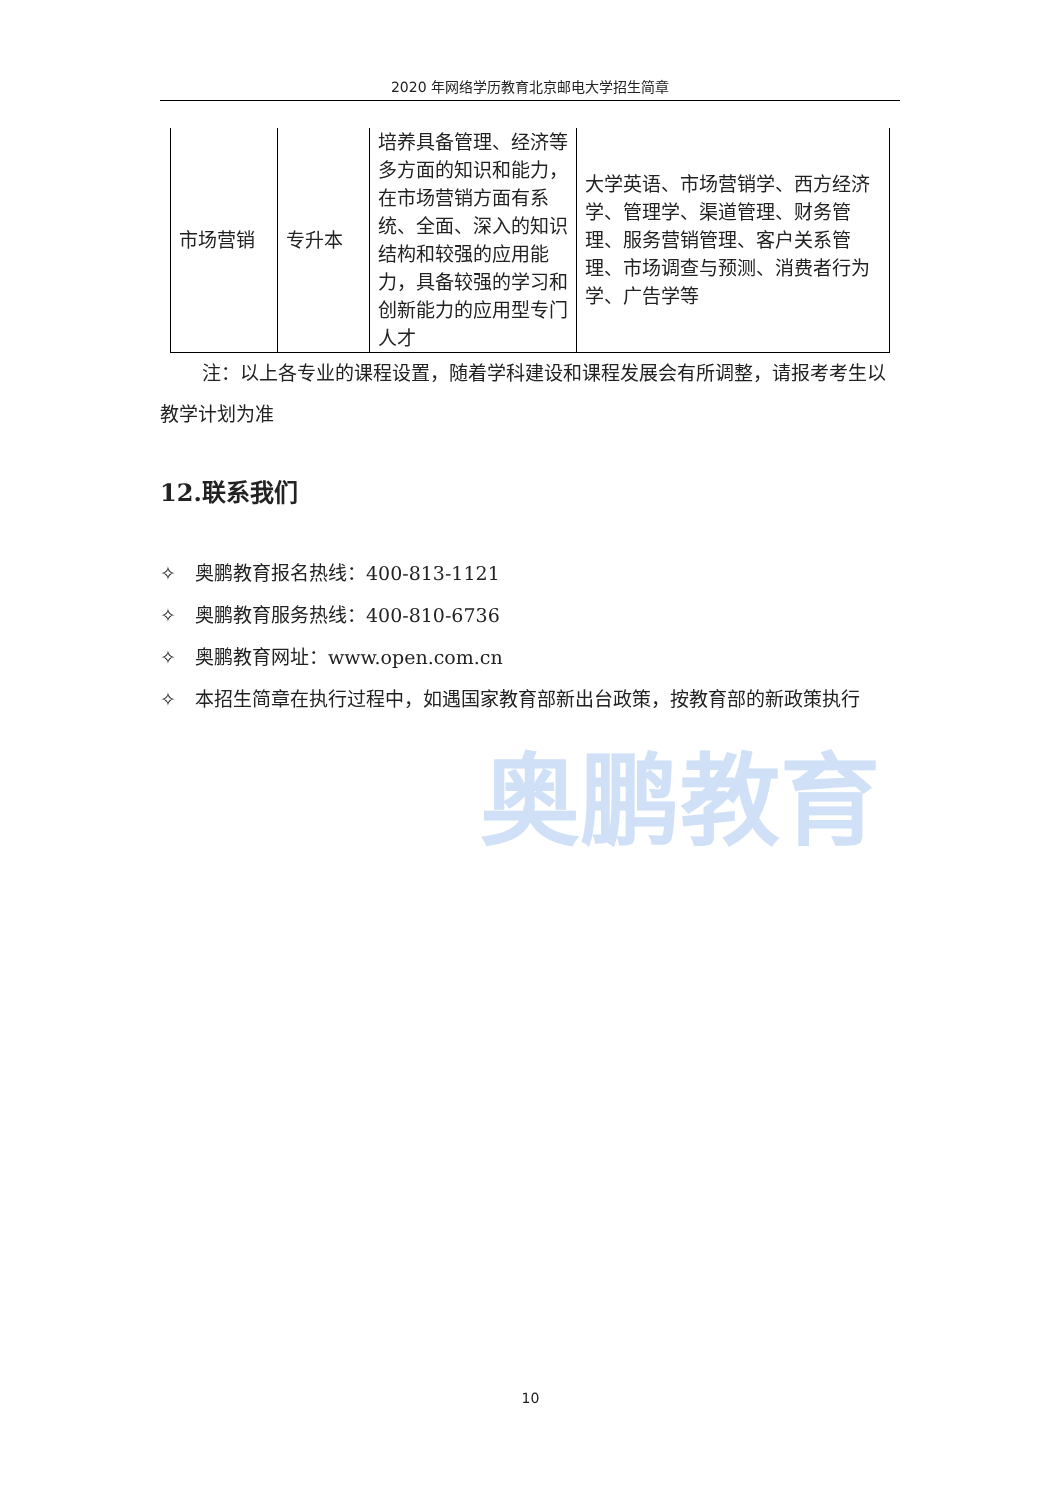2020 年网络学历教育北京邮电大学招生简章
奥鹏教育
| 市场营销 | 专升本 | 培养具备管理、经济等多方面的知识和能力，在市场营销方面有系统、全面、深入的知识结构和较强的应用能力，具备较强的学习和创新能力的应用型专门人才 | 大学英语、市场营销学、西方经济学、管理学、渠道管理、财务管理、服务营销管理、客户关系管理、市场调查与预测、消费者行为学、广告学等 |
注：以上各专业的课程设置，随着学科建设和课程发展会有所调整，请报考考生以教学计划为准
12.联系我们
✧　奥鹏教育报名热线：400-813-1121
✧　奥鹏教育服务热线：400-810-6736
✧　奥鹏教育网址：www.open.com.cn
✧　本招生简章在执行过程中，如遇国家教育部新出台政策，按教育部的新政策执行
10